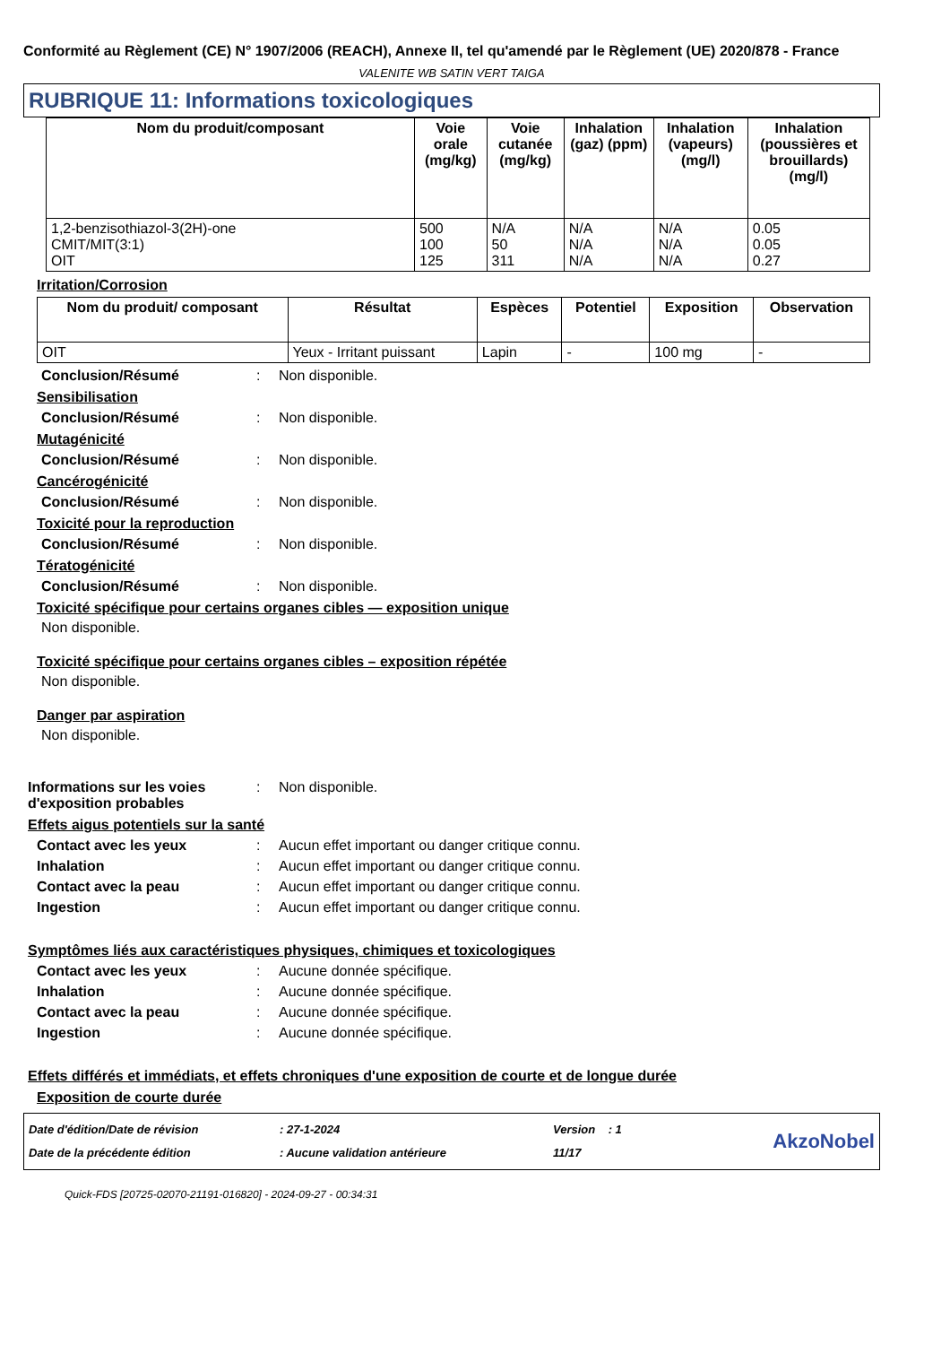Conformité au Règlement (CE) N° 1907/2006 (REACH), Annexe II, tel qu'amendé par le Règlement (UE) 2020/878 - France
VALENITE WB SATIN VERT TAIGA
RUBRIQUE 11: Informations toxicologiques
| Nom du produit/composant | Voie orale (mg/kg) | Voie cutanée (mg/kg) | Inhalation (gaz) (ppm) | Inhalation (vapeurs) (mg/l) | Inhalation (poussières et brouillards) (mg/l) |
| --- | --- | --- | --- | --- | --- |
| 1,2-benzisothiazol-3(2H)-one CMIT/MIT(3:1) OIT | 500 100 125 | N/A 50 311 | N/A N/A N/A | N/A N/A N/A | 0.05 0.05 0.27 |
Irritation/Corrosion
| Nom du produit/ composant | Résultat | Espèces | Potentiel | Exposition | Observation |
| --- | --- | --- | --- | --- | --- |
| OIT | Yeux - Irritant puissant | Lapin | - | 100 mg | - |
Conclusion/Résumé: Non disponible.
Sensibilisation
Conclusion/Résumé: Non disponible.
Mutagénicité
Conclusion/Résumé: Non disponible.
Cancérogénicité
Conclusion/Résumé: Non disponible.
Toxicité pour la reproduction
Conclusion/Résumé: Non disponible.
Tératogénicité
Conclusion/Résumé: Non disponible.
Toxicité spécifique pour certains organes cibles — exposition unique
Non disponible.
Toxicité spécifique pour certains organes cibles – exposition répétée
Non disponible.
Danger par aspiration
Non disponible.
Informations sur les voies d'exposition probables: Non disponible.
Effets aigus potentiels sur la santé
Contact avec les yeux: Aucun effet important ou danger critique connu.
Inhalation: Aucun effet important ou danger critique connu.
Contact avec la peau: Aucun effet important ou danger critique connu.
Ingestion: Aucun effet important ou danger critique connu.
Symptômes liés aux caractéristiques physiques, chimiques et toxicologiques
Contact avec les yeux: Aucune donnée spécifique.
Inhalation: Aucune donnée spécifique.
Contact avec la peau: Aucune donnée spécifique.
Ingestion: Aucune donnée spécifique.
Effets différés et immédiats, et effets chroniques d'une exposition de courte et de longue durée
Exposition de courte durée
Date d'édition/Date de révision
Date de la précédente édition
: 27-1-2024
: Aucune validation antérieure
Version : 1
11/17
AkzoNobel
Quick-FDS [20725-02070-21191-016820] - 2024-09-27 - 00:34:31